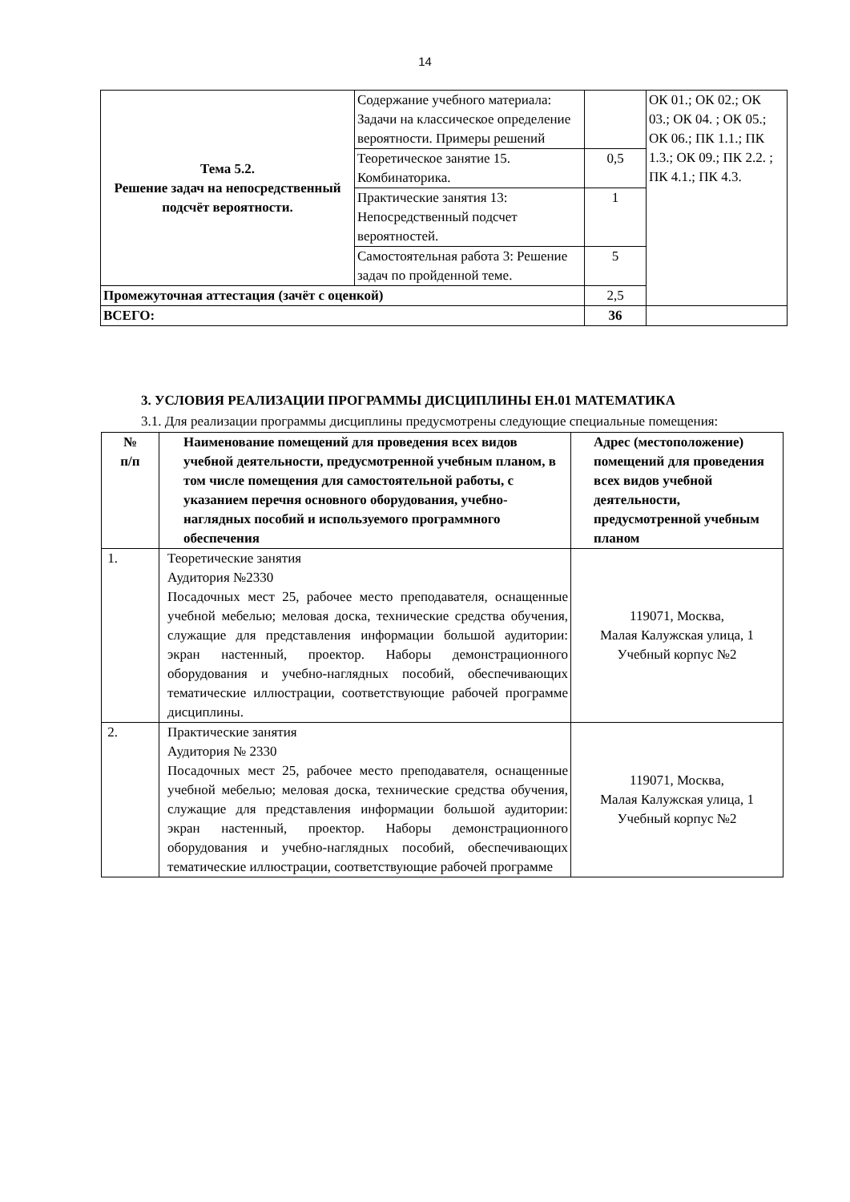14
| Тема 5.2. Решение задач на непосредственный подсчёт вероятности. | Содержание учебного материала: Задачи на классическое определение вероятности. Примеры решений | | ОК 01.; ОК 02.; ОК 03.; ОК 04. ; ОК 05.; ОК 06.; ПК 1.1.; ПК 1.3.; ОК 09.; ПК 2.2. ; ПК 4.1.; ПК 4.3. |
| | Теоретическое занятие 15. Комбинаторика. | 0,5 | |
| | Практические занятия 13: Непосредственный подсчет вероятностей. | 1 | |
| | Самостоятельная работа 3: Решение задач по пройденной теме. | 5 | |
| Промежуточная аттестация (зачёт с оценкой) | | 2,5 | |
| ВСЕГО: | | 36 | |
3. УСЛОВИЯ РЕАЛИЗАЦИИ ПРОГРАММЫ ДИСЦИПЛИНЫ ЕН.01 МАТЕМАТИКА
3.1. Для реализации программы дисциплины предусмотрены следующие специальные помещения:
| № п/п | Наименование помещений для проведения всех видов учебной деятельности, предусмотренной учебным планом, в том числе помещения для самостоятельной работы, с указанием перечня основного оборудования, учебно-наглядных пособий и используемого программного обеспечения | Адрес (местоположение) помещений для проведения всех видов учебной деятельности, предусмотренной учебным планом |
| --- | --- | --- |
| 1. | Теоретические занятия Аудитория №2330 Посадочных мест 25, рабочее место преподавателя, оснащенные учебной мебелью; меловая доска, технические средства обучения, служащие для представления информации большой аудитории: экран настенный, проектор. Наборы демонстрационного оборудования и учебно-наглядных пособий, обеспечивающих тематические иллюстрации, соответствующие рабочей программе дисциплины. | 119071, Москва, Малая Калужская улица, 1 Учебный корпус №2 |
| 2. | Практические занятия Аудитория № 2330 Посадочных мест 25, рабочее место преподавателя, оснащенные учебной мебелью; меловая доска, технические средства обучения, служащие для представления информации большой аудитории: экран настенный, проектор. Наборы демонстрационного оборудования и учебно-наглядных пособий, обеспечивающих тематические иллюстрации, соответствующие рабочей программе | 119071, Москва, Малая Калужская улица, 1 Учебный корпус №2 |